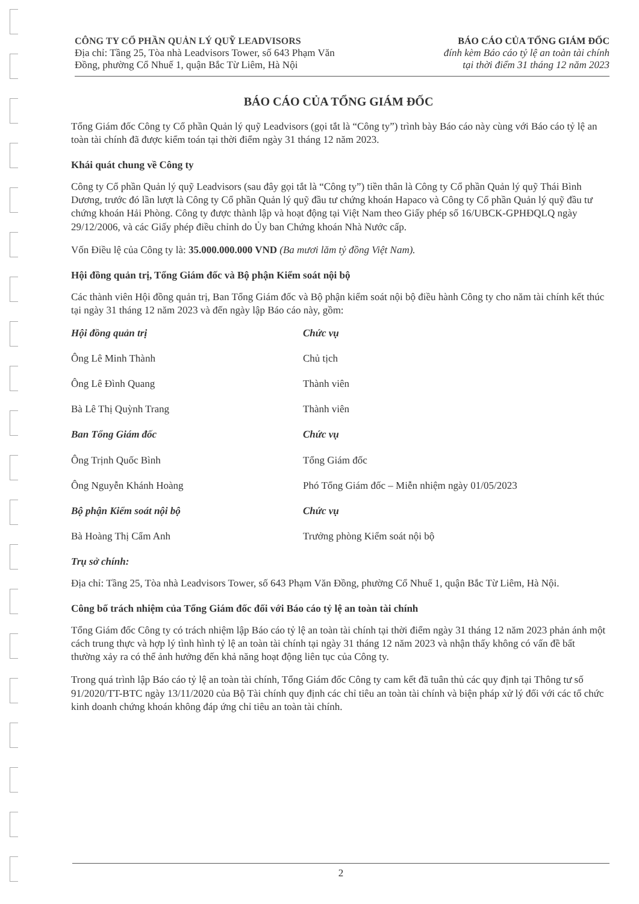CÔNG TY CỔ PHẦN QUẢN LÝ QUỸ LEADVISORS
Địa chỉ: Tầng 25, Tòa nhà Leadvisors Tower, số 643 Phạm Văn
Đồng, phường Cổ Nhuế 1, quận Bắc Từ Liêm, Hà Nội
BÁO CÁO CỦA TỔNG GIÁM ĐỐC
đính kèm Báo cáo tỷ lệ an toàn tài chính
tại thời điểm 31 tháng 12 năm 2023
BÁO CÁO CỦA TỔNG GIÁM ĐỐC
Tổng Giám đốc Công ty Cổ phần Quản lý quỹ Leadvisors (gọi tắt là “Công ty”) trình bày Báo cáo này cùng với Báo cáo tỷ lệ an toàn tài chính đã được kiểm toán tại thời điểm ngày 31 tháng 12 năm 2023.
Khái quát chung về Công ty
Công ty Cổ phần Quản lý quỹ Leadvisors (sau đây gọi tắt là “Công ty”) tiền thân là Công ty Cổ phần Quản lý quỹ Thái Bình Dương, trước đó lần lượt là Công ty Cổ phần Quản lý quỹ đầu tư chứng khoán Hapaco và Công ty Cổ phần Quản lý quỹ đầu tư chứng khoán Hải Phòng. Công ty được thành lập và hoạt động tại Việt Nam theo Giấy phép số 16/UBCK-GPHĐQLQ ngày 29/12/2006, và các Giấy phép điều chỉnh do Ủy ban Chứng khoán Nhà Nước cấp.
Vốn Điều lệ của Công ty là: 35.000.000.000 VND (Ba mươi lăm tỷ đồng Việt Nam).
Hội đồng quản trị, Tổng Giám đốc và Bộ phận Kiểm soát nội bộ
Các thành viên Hội đồng quản trị, Ban Tổng Giám đốc và Bộ phận kiểm soát nội bộ điều hành Công ty cho năm tài chính kết thúc tại ngày 31 tháng 12 năm 2023 và đến ngày lập Báo cáo này, gồm:
Hội đồng quản trị Chức vụ
Ông Lê Minh Thành Chủ tịch
Ông Lê Đình Quang Thành viên
Bà Lê Thị Quỳnh Trang Thành viên
Ban Tổng Giám đốc Chức vụ
Ông Trịnh Quốc Bình Tổng Giám đốc
Ông Nguyễn Khánh Hoàng Phó Tổng Giám đốc – Miễn nhiệm ngày 01/05/2023
Bộ phận Kiểm soát nội bộ Chức vụ
Bà Hoàng Thị Cẩm Anh Trưởng phòng Kiểm soát nội bộ
Trụ sở chính:
Địa chỉ: Tầng 25, Tòa nhà Leadvisors Tower, số 643 Phạm Văn Đồng, phường Cổ Nhuế 1, quận Bắc Từ Liêm, Hà Nội.
Công bố trách nhiệm của Tổng Giám đốc đối với Báo cáo tỷ lệ an toàn tài chính
Tổng Giám đốc Công ty có trách nhiệm lập Báo cáo tỷ lệ an toàn tài chính tại thời điểm ngày 31 tháng 12 năm 2023 phản ánh một cách trung thực và hợp lý tình hình tỷ lệ an toàn tài chính tại ngày 31 tháng 12 năm 2023 và nhận thấy không có vấn đề bất thường xảy ra có thể ảnh hưởng đến khả năng hoạt động liên tục của Công ty.
Trong quá trình lập Báo cáo tỷ lệ an toàn tài chính, Tổng Giám đốc Công ty cam kết đã tuân thủ các quy định tại Thông tư số 91/2020/TT-BTC ngày 13/11/2020 của Bộ Tài chính quy định các chỉ tiêu an toàn tài chính và biện pháp xử lý đối với các tổ chức kinh doanh chứng khoán không đáp ứng chỉ tiêu an toàn tài chính.
2